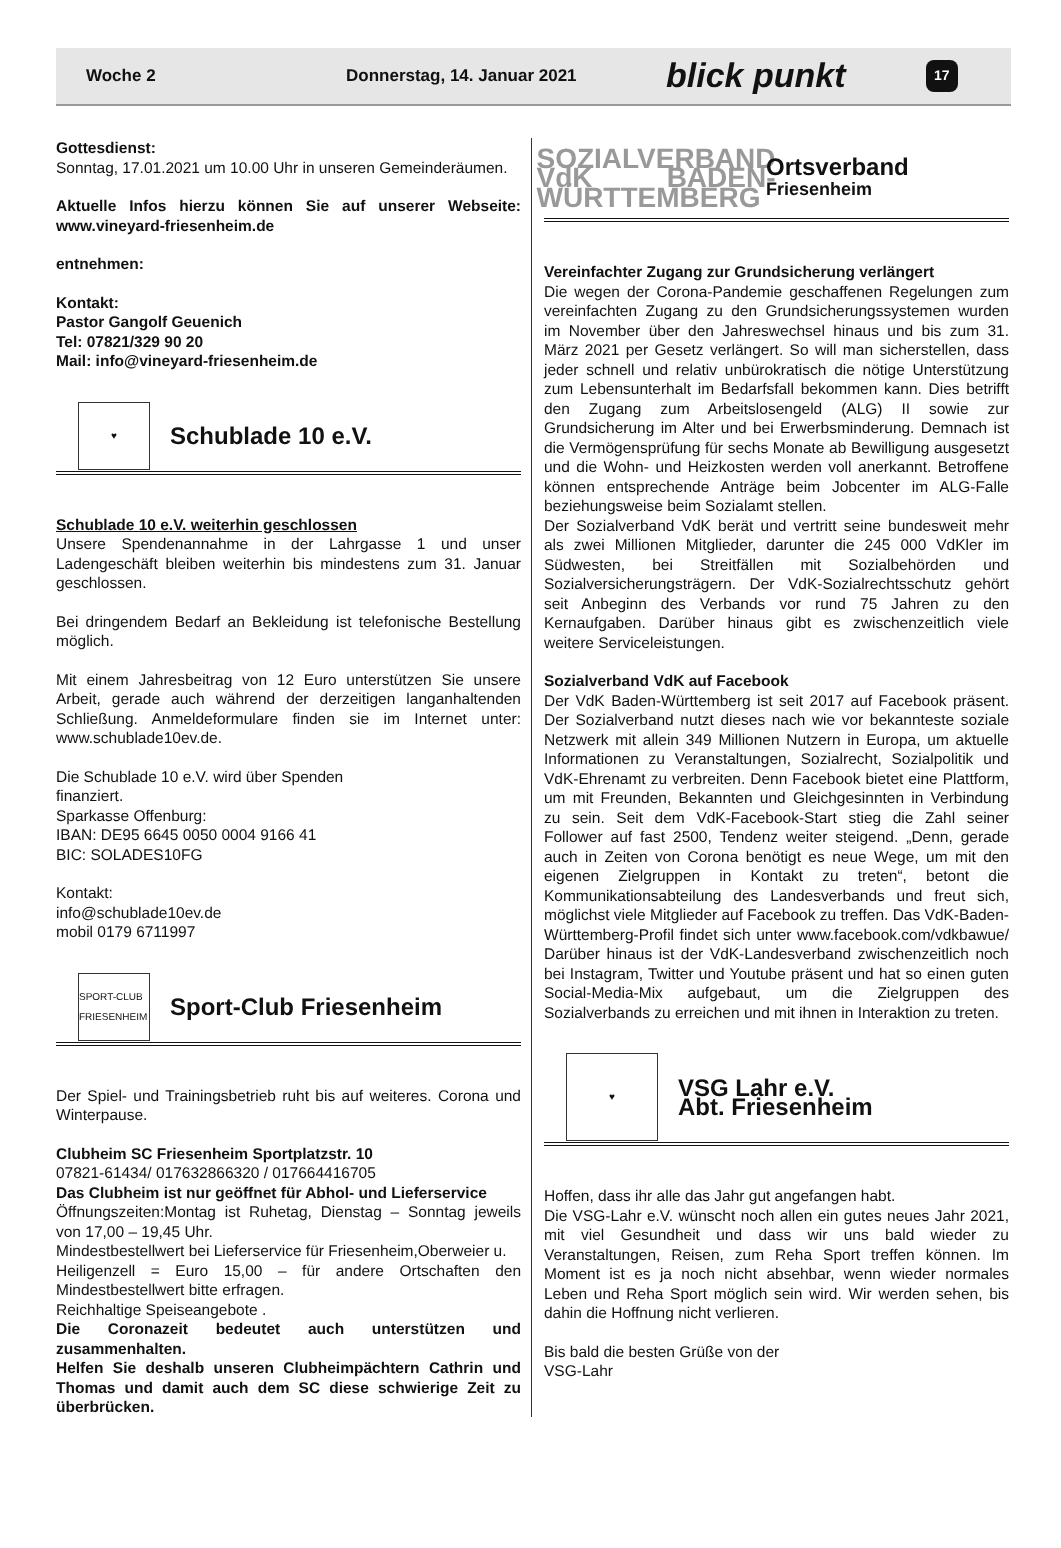Woche 2 Donnerstag, 14. Januar 2021 blick punkt 17
Gottesdienst:
Sonntag, 17.01.2021 um 10.00 Uhr in unseren Gemeinderäumen.
Aktuelle Infos hierzu können Sie auf unserer Webseite: www.vineyard-friesenheim.de
entnehmen:
Kontakt:
Pastor Gangolf Geuenich
Tel: 07821/329 90 20
Mail: info@vineyard-friesenheim.de
♥
Schublade 10 e.V.
Schublade 10 e.V. weiterhin geschlossen
Unsere Spendenannahme in der Lahrgasse 1 und unser Ladengeschäft bleiben weiterhin bis mindestens zum 31. Januar geschlossen.
Bei dringendem Bedarf an Bekleidung ist telefonische Bestellung möglich.
Mit einem Jahresbeitrag von 12 Euro unterstützen Sie unsere Arbeit, gerade auch während der derzeitigen langanhaltenden Schließung. Anmeldeformulare finden sie im Internet unter: www.schublade10ev.de.
Die Schublade 10 e.V. wird über Spenden
finanziert.
Sparkasse Offenburg:
IBAN: DE95 6645 0050 0004 9166 41
BIC: SOLADES10FG
Kontakt:
info@schublade10ev.de
mobil 0179 6711997
SPORT-CLUB FRIESENHEIM
Sport-Club Friesenheim
Der Spiel- und Trainingsbetrieb ruht bis auf weiteres. Corona und Winterpause.
Clubheim SC Friesenheim Sportplatzstr. 10
07821-61434/ 017632866320 / 017664416705
Das Clubheim ist nur geöffnet für Abhol- und Lieferservice
Öffnungszeiten:Montag ist Ruhetag, Dienstag – Sonntag jeweils von 17,00 – 19,45 Uhr.
Mindestbestellwert bei Lieferservice für Friesenheim,Oberweier u.
Heiligenzell = Euro 15,00 – für andere Ortschaften den Mindestbestellwert bitte erfragen.
Reichhaltige Speiseangebote .
Die Coronazeit bedeutet auch unterstützen und zusammenhalten.
Helfen Sie deshalb unseren Clubheimpächtern Cathrin und Thomas und damit auch dem SC diese schwierige Zeit zu überbrücken.
SOZIALVERBAND VdK BADEN-WÜRTTEMBERG
Ortsverband
Friesenheim
Vereinfachter Zugang zur Grundsicherung verlängert
Die wegen der Corona-Pandemie geschaffenen Regelungen zum vereinfachten Zugang zu den Grundsicherungssystemen wurden im November über den Jahreswechsel hinaus und bis zum 31. März 2021 per Gesetz verlängert. So will man sicherstellen, dass jeder schnell und relativ unbürokratisch die nötige Unterstützung zum Lebensunterhalt im Bedarfsfall bekommen kann. Dies betrifft den Zugang zum Arbeitslosengeld (ALG) II sowie zur Grundsicherung im Alter und bei Erwerbsminderung. Demnach ist die Vermögensprüfung für sechs Monate ab Bewilligung ausgesetzt und die Wohn- und Heizkosten werden voll anerkannt. Betroffene können entsprechende Anträge beim Jobcenter im ALG-Falle beziehungsweise beim Sozialamt stellen.
Der Sozialverband VdK berät und vertritt seine bundesweit mehr als zwei Millionen Mitglieder, darunter die 245 000 VdKler im Südwesten, bei Streitfällen mit Sozialbehörden und Sozialversicherungsträgern. Der VdK-Sozialrechtsschutz gehört seit Anbeginn des Verbands vor rund 75 Jahren zu den Kernaufgaben. Darüber hinaus gibt es zwischenzeitlich viele weitere Serviceleistungen.
Sozialverband VdK auf Facebook
Der VdK Baden-Württemberg ist seit 2017 auf Facebook präsent. Der Sozialverband nutzt dieses nach wie vor bekannteste soziale Netzwerk mit allein 349 Millionen Nutzern in Europa, um aktuelle Informationen zu Veranstaltungen, Sozialrecht, Sozialpolitik und VdK-Ehrenamt zu verbreiten. Denn Facebook bietet eine Plattform, um mit Freunden, Bekannten und Gleichgesinnten in Verbindung zu sein. Seit dem VdK-Facebook-Start stieg die Zahl seiner Follower auf fast 2500, Tendenz weiter steigend. „Denn, gerade auch in Zeiten von Corona benötigt es neue Wege, um mit den eigenen Zielgruppen in Kontakt zu treten“, betont die Kommunikationsabteilung des Landesverbands und freut sich, möglichst viele Mitglieder auf Facebook zu treffen. Das VdK-Baden-Württemberg-Profil findet sich unter www.facebook.com/vdkbawue/ Darüber hinaus ist der VdK-Landesverband zwischenzeitlich noch bei Instagram, Twitter und Youtube präsent und hat so einen guten Social-Media-Mix aufgebaut, um die Zielgruppen des Sozialverbands zu erreichen und mit ihnen in Interaktion zu treten.
♥
VSG Lahr e.V.
Abt. Friesenheim
Hoffen, dass ihr alle das Jahr gut angefangen habt.
Die VSG-Lahr e.V. wünscht noch allen ein gutes neues Jahr 2021, mit viel Gesundheit und dass wir uns bald wieder zu Veranstaltungen, Reisen, zum Reha Sport treffen können. Im Moment ist es ja noch nicht absehbar, wenn wieder normales Leben und Reha Sport möglich sein wird. Wir werden sehen, bis dahin die Hoffnung nicht verlieren.
Bis bald die besten Grüße von der
VSG-Lahr